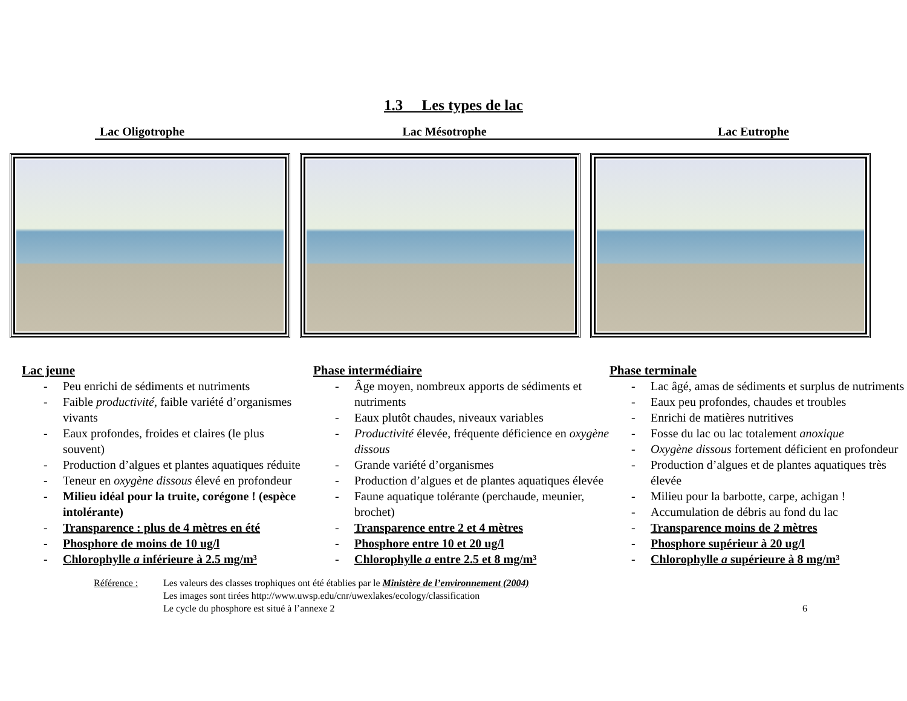1.3 Les types de lac
Lac Oligotrophe Lac Mésotrophe Lac Eutrophe
Lac jeune
- Peu enrichi de sédiments et nutriments
- Faible productivité, faible variété d’organismes vivants
- Eaux profondes, froides et claires (le plus souvent)
- Production d’algues et plantes aquatiques réduite
- Teneur en oxygène dissous élevé en profondeur
- Milieu idéal pour la truite, corégone ! (espèce intolérante)
- Transparence : plus de 4 mètres en été
- Phosphore de moins de 10 ug/l
- Chlorophylle a inférieure à 2.5 mg/m³
Phase intermédiaire
- Âge moyen, nombreux apports de sédiments et nutriments
- Eaux plutôt chaudes, niveaux variables
- Productivité élevée, fréquente déficience en oxygène dissous
- Grande variété d’organismes
- Production d’algues et de plantes aquatiques élevée
- Faune aquatique tolérante (perchaude, meunier, brochet)
- Transparence entre 2 et 4 mètres
- Phosphore entre 10 et 20 ug/l
- Chlorophylle a entre 2.5 et 8 mg/m³
Phase terminale
- Lac âgé, amas de sédiments et surplus de nutriments
- Eaux peu profondes, chaudes et troubles
- Enrichi de matières nutritives
- Fosse du lac ou lac totalement anoxique
- Oxygène dissous fortement déficient en profondeur
- Production d’algues et de plantes aquatiques très élevée
- Milieu pour la barbotte, carpe, achigan !
- Accumulation de débris au fond du lac
- Transparence moins de 2 mètres
- Phosphore supérieur à 20 ug/l
- Chlorophylle a supérieure à 8 mg/m³
Référence : Les valeurs des classes trophiques ont été établies par le Ministère de l’environnement (2004)
Les images sont tirées http://www.uwsp.edu/cnr/uwexlakes/ecology/classification
Le cycle du phosphore est situé à l’annexe 2
6